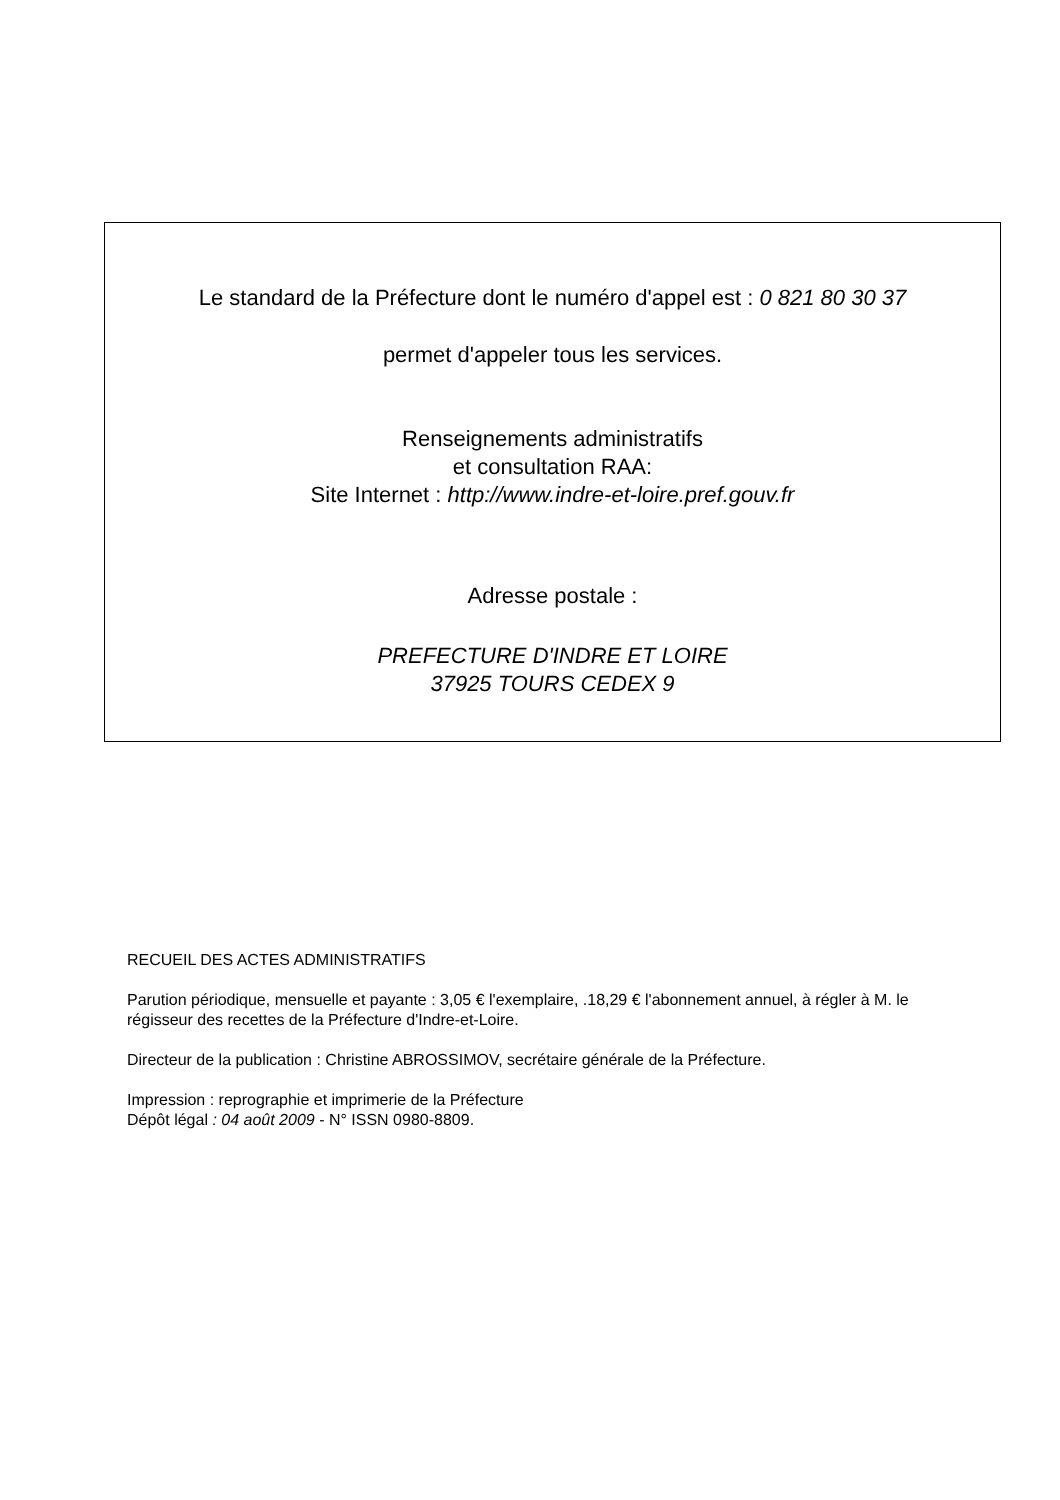Le standard de la Préfecture dont le numéro d'appel est : 0 821 80 30 37
permet d'appeler tous les services.
Renseignements administratifs
et consultation RAA:
Site Internet : http://www.indre-et-loire.pref.gouv.fr
Adresse postale :
PREFECTURE D'INDRE ET LOIRE
37925 TOURS CEDEX 9
RECUEIL DES ACTES ADMINISTRATIFS
Parution périodique, mensuelle et payante : 3,05 € l'exemplaire, .18,29 € l'abonnement annuel, à régler à M. le régisseur des recettes de la Préfecture d'Indre-et-Loire.
Directeur de la publication : Christine ABROSSIMOV, secrétaire générale de la Préfecture.
Impression : reprographie et imprimerie de la Préfecture
Dépôt légal : 04 août 2009 - N° ISSN 0980-8809.